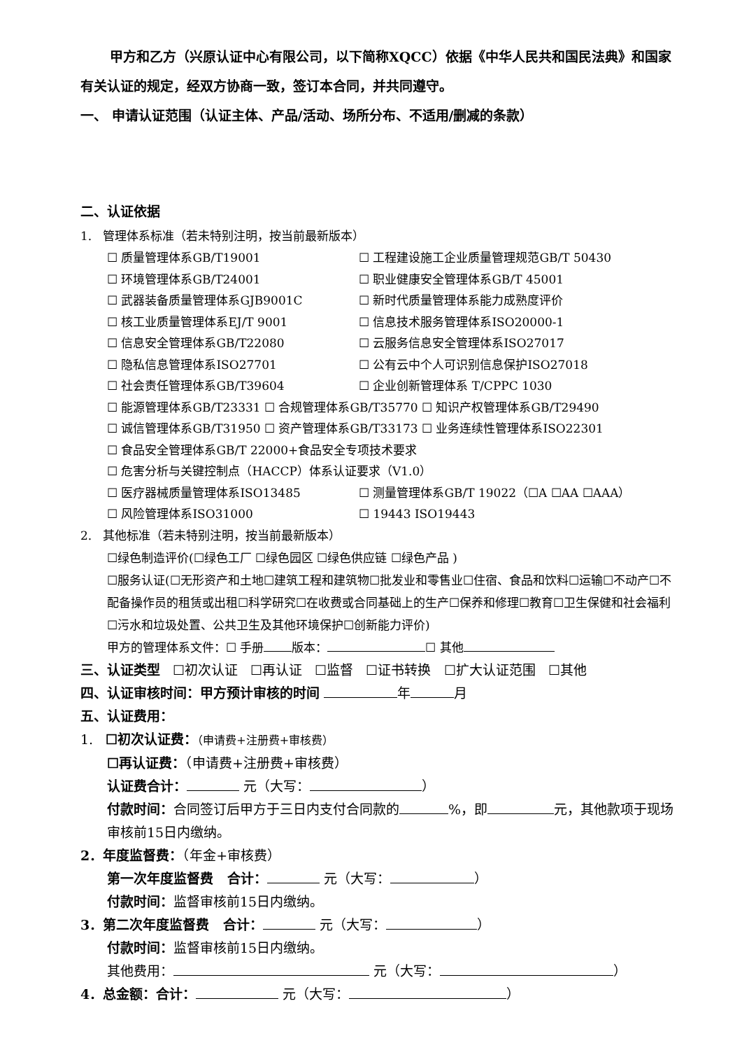甲方和乙方（兴原认证中心有限公司，以下简称XQCC）依据《中华人民共和国民法典》和国家有关认证的规定，经双方协商一致，签订本合同，并共同遵守。
一、 申请认证范围（认证主体、产品/活动、场所分布、不适用/删减的条款）
二、认证依据
1. 管理体系标准（若未特别注明，按当前最新版本）
☐ 质量管理体系GB/T19001 ☐ 工程建设施工企业质量管理规范GB/T 50430
☐ 环境管理体系GB/T24001 ☐ 职业健康安全管理体系GB/T 45001
☐ 武器装备质量管理体系GJB9001C ☐ 新时代质量管理体系能力成熟度评价
☐ 核工业质量管理体系EJ/T 9001 ☐ 信息技术服务管理体系ISO20000-1
☐ 信息安全管理体系GB/T22080 ☐ 云服务信息安全管理体系ISO27017
☐ 隐私信息管理体系ISO27701 ☐ 公有云中个人可识别信息保护ISO27018
☐ 社会责任管理体系GB/T39604 ☐ 企业创新管理体系 T/CPPC 1030
☐ 能源管理体系GB/T23331 ☐ 合规管理体系GB/T35770 ☐ 知识产权管理体系GB/T29490
☐ 诚信管理体系GB/T31950 ☐ 资产管理体系GB/T33173 ☐ 业务连续性管理体系ISO22301
☐ 食品安全管理体系GB/T 22000+食品安全专项技术要求
☐ 危害分析与关键控制点（HACCP）体系认证要求（V1.0）
☐ 医疗器械质量管理体系ISO13485 ☐ 测量管理体系GB/T 19022（☐A ☐AA ☐AAA）
☐ 风险管理体系ISO31000 ☐ 19443 ISO19443
2. 其他标准（若未特别注明，按当前最新版本）
☐绿色制造评价(☐绿色工厂 ☐绿色园区 ☐绿色供应链 ☐绿色产品 )
☐服务认证(☐无形资产和土地☐建筑工程和建筑物☐批发业和零售业☐住宿、食品和饮料☐运输☐不动产☐不配备操作员的租赁或出租☐科学研究☐在收费或合同基础上的生产☐保养和修理☐教育☐卫生保健和社会福利☐污水和垃圾处置、公共卫生及其他环境保护☐创新能力评价)
甲方的管理体系文件：☐ 手册 版本： ☐ 其他
三、认证类型 ☐初次认证 ☐再认证 ☐监督 ☐证书转换 ☐扩大认证范围 ☐其他
四、认证审核时间：甲方预计审核的时间 年 月
五、认证费用：
1. ☐初次认证费：（申请费+注册费+审核费）
☐再认证费：（申请费+注册费+审核费）
认证费合计： 元（大写： ）
付款时间：合同签订后甲方于三日内支付合同款的 %，即 元，其他款项于现场审核前15日内缴纳。
2．年度监督费：（年金+审核费）
第一次年度监督费 合计： 元（大写： ）
付款时间：监督审核前15日内缴纳。
3．第二次年度监督费 合计： 元（大写： ）
付款时间：监督审核前15日内缴纳。
其他费用： 元（大写： ）
4．总金额：合计： 元（大写： ）